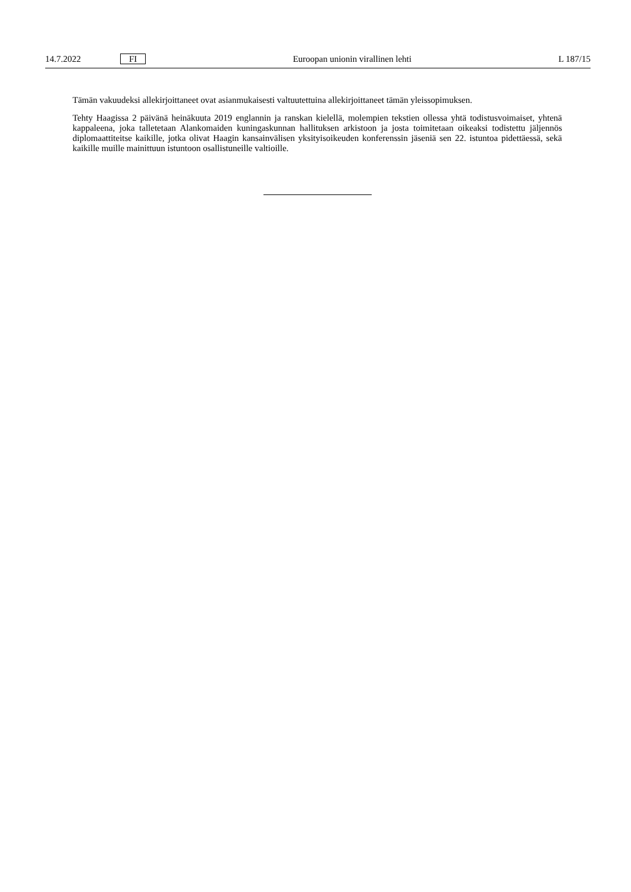14.7.2022 FI Euroopan unionin virallinen lehti L 187/15
Tämän vakuudeksi allekirjoittaneet ovat asianmukaisesti valtuutettuina allekirjoittaneet tämän yleissopimuksen.
Tehty Haagissa 2 päivänä heinäkuuta 2019 englannin ja ranskan kielellä, molempien tekstien ollessa yhtä todistusvoimaiset, yhtenä kappaleena, joka talletetaan Alankomaiden kuningaskunnan hallituksen arkistoon ja josta toimitetaan oikeaksi todistettu jäljennös diplomaattiteitse kaikille, jotka olivat Haagin kansainvälisen yksityisoikeuden konferenssin jäseniä sen 22. istuntoa pidettäessä, sekä kaikille muille mainittuun istuntoon osallistuneille valtioille.